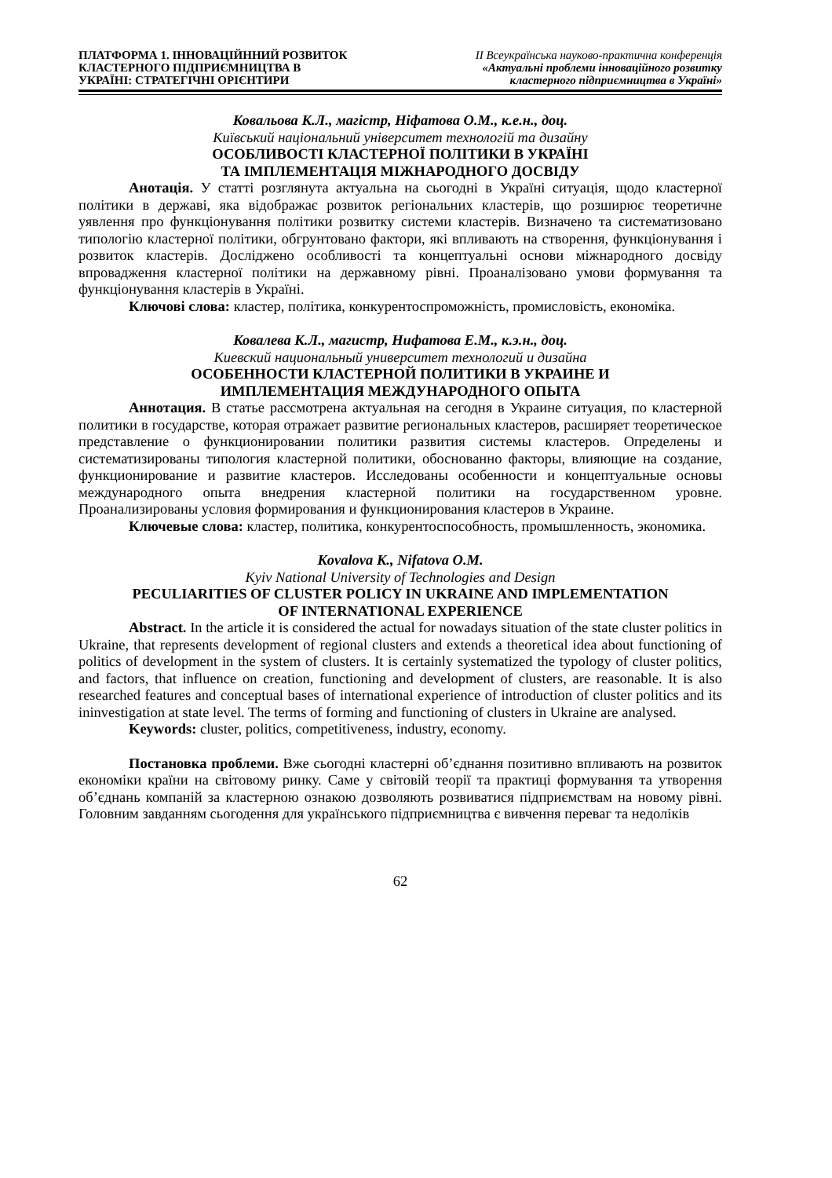ПЛАТФОРМА 1. ІННОВАЦІЙННИЙ РОЗВИТОК
КЛАСТЕРНОГО ПІДПРИЄМНИЦТВА В
УКРАЇНІ: СТРАТЕГІЧНІ ОРІЄНТИРИ
ІІ Всеукраїнська науково-практична конференція
«Актуальні проблеми інноваційного розвитку
кластерного підприємництва в Україні»
Ковальова К.Л., магістр, Ніфатова О.М., к.е.н., доц.
Київський національний університет технологій та дизайну
ОСОБЛИВОСТІ КЛАСТЕРНОЇ ПОЛІТИКИ В УКРАЇНІ
ТА ІМПЛЕМЕНТАЦІЯ МІЖНАРОДНОГО ДОСВІДУ
Анотація. У статті розглянута актуальна на сьогодні в Україні ситуація, щодо кластерної політики в державі, яка відображає розвиток регіональних кластерів, що розширює теоретичне уявлення про функціонування політики розвитку системи кластерів. Визначено та систематизовано типологію кластерної політики, обгрунтовано фактори, які впливають на створення, функціонування і розвиток кластерів. Досліджено особливості та концептуальні основи міжнародного досвіду впровадження кластерної політики на державному рівні. Проаналізовано умови формування та функціонування кластерів в Україні.
Ключові слова: кластер, політика, конкурентоспроможність, промисловість, економіка.
Ковалева К.Л., магистр, Нифатова Е.М., к.э.н., доц.
Киевский национальный университет технологий и дизайна
ОСОБЕННОСТИ КЛАСТЕРНОЙ ПОЛИТИКИ В УКРАИНЕ И
ИМПЛЕМЕНТАЦИЯ МЕЖДУНАРОДНОГО ОПЫТА
Аннотация. В статье рассмотрена актуальная на сегодня в Украине ситуация, по кластерной политики в государстве, которая отражает развитие региональных кластеров, расширяет теоретическое представление о функционировании политики развития системы кластеров. Определены и систематизированы типология кластерной политики, обоснованно факторы, влияющие на создание, функционирование и развитие кластеров. Исследованы особенности и концептуальные основы международного опыта внедрения кластерной политики на государственном уровне. Проанализированы условия формирования и функционирования кластеров в Украине.
Ключевые слова: кластер, политика, конкурентоспособность, промышленность, экономика.
Kovalova K., Nifatova O.M.
Kyiv National University of Technologies and Design
PECULIARITIES OF CLUSTER POLICY IN UKRAINE AND IMPLEMENTATION
OF INTERNATIONAL EXPERIENCE
Abstract. In the article it is considered the actual for nowadays situation of the state cluster politics in Ukraine, that represents development of regional clusters and extends a theoretical idea about functioning of politics of development in the system of clusters. It is certainly systematized the typology of cluster politics, and factors, that influence on creation, functioning and development of clusters, are reasonable. It is also researched features and conceptual bases of international experience of introduction of cluster politics and its ininvestigation at state level. The terms of forming and functioning of clusters in Ukraine are analysed.
Keywords: cluster, politics, competitiveness, industry, economy.
Постановка проблеми. Вже сьогодні кластерні об’єднання позитивно впливають на розвиток економіки країни на світовому ринку. Саме у світовій теорії та практиці формування та утворення об’єднань компаній за кластерною ознакою дозволяють розвиватися підприємствам на новому рівні. Головним завданням сьогодення для українського підприємництва є вивчення переваг та недоліків
62